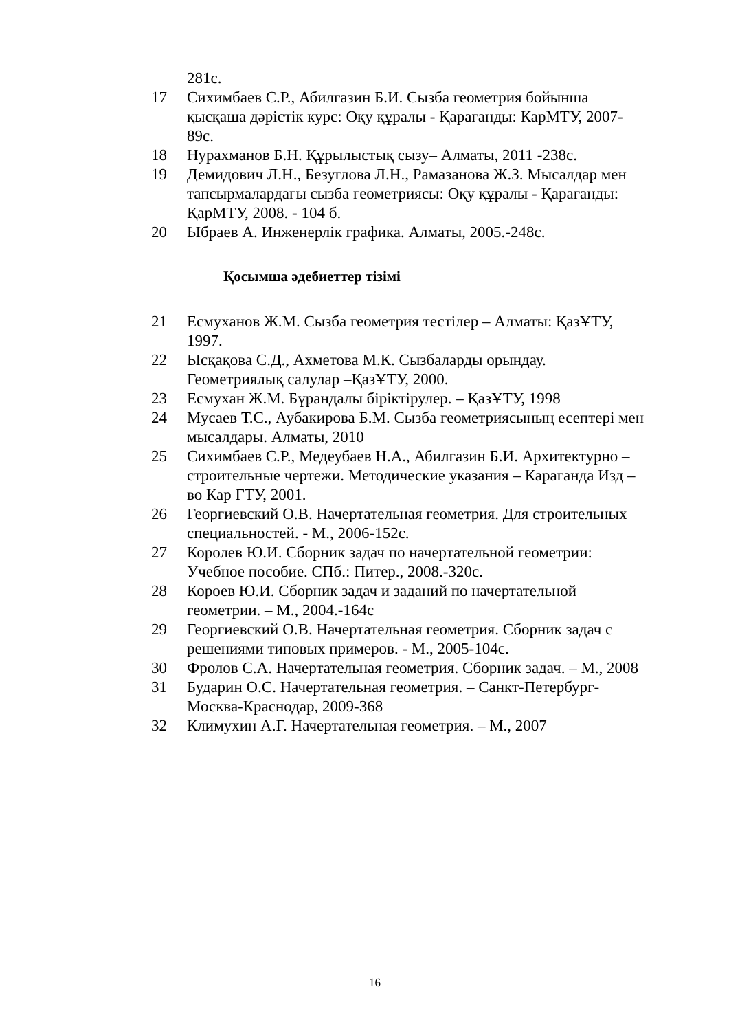281с.
17 Сихимбаев С.Р., Абилгазин Б.И. Сызба геометрия бойынша қысқаша дәрістік курс: Оқу құралы - Қарағанды: КарМТУ, 2007-89с.
18 Нурахманов Б.Н. Құрылыстық сызу– Алматы, 2011 -238с.
19 Демидович Л.Н., Безуглова Л.Н., Рамазанова Ж.З. Мысалдар мен тапсырмалардағы сызба геометриясы: Оқу құралы - Қарағанды: ҚарМТУ, 2008. - 104 б.
20 Ыбраев А. Инженерлік графика. Алматы, 2005.-248с.
Қосымша әдебиеттер тізімі
21 Есмуханов Ж.М. Сызба геометрия тестілер – Алматы: ҚазҰТУ, 1997.
22 Ысқақова С.Д., Ахметова М.К. Сызбаларды орындау. Геометриялық салулар –ҚазҰТУ, 2000.
23 Есмухан Ж.М. Бұрандалы біріктірулер. – ҚазҰТУ, 1998
24 Мусаев Т.С., Аубакирова Б.М. Сызба геометриясының есептері мен мысалдары. Алматы, 2010
25 Сихимбаев С.Р., Медеубаев Н.А., Абилгазин Б.И. Архитектурно – строительные чертежи. Методические указания – Караганда Изд – во Кар ГТУ, 2001.
26 Георгиевский О.В. Начертательная геометрия. Для строительных специальностей. - М., 2006-152с.
27 Королев Ю.И. Сборник задач по начертательной геометрии: Учебное пособие. СПб.: Питер., 2008.-320с.
28 Короев Ю.И. Сборник задач и заданий по начертательной геометрии. – М., 2004.-164с
29 Георгиевский О.В. Начертательная геометрия. Сборник задач с решениями типовых примеров. - М., 2005-104с.
30 Фролов С.А. Начертательная геометрия. Сборник задач. – М., 2008
31 Бударин О.С. Начертательная геометрия. – Санкт-Петербург-Москва-Краснодар, 2009-368
32 Климухин А.Г. Начертательная геометрия. – М., 2007
16